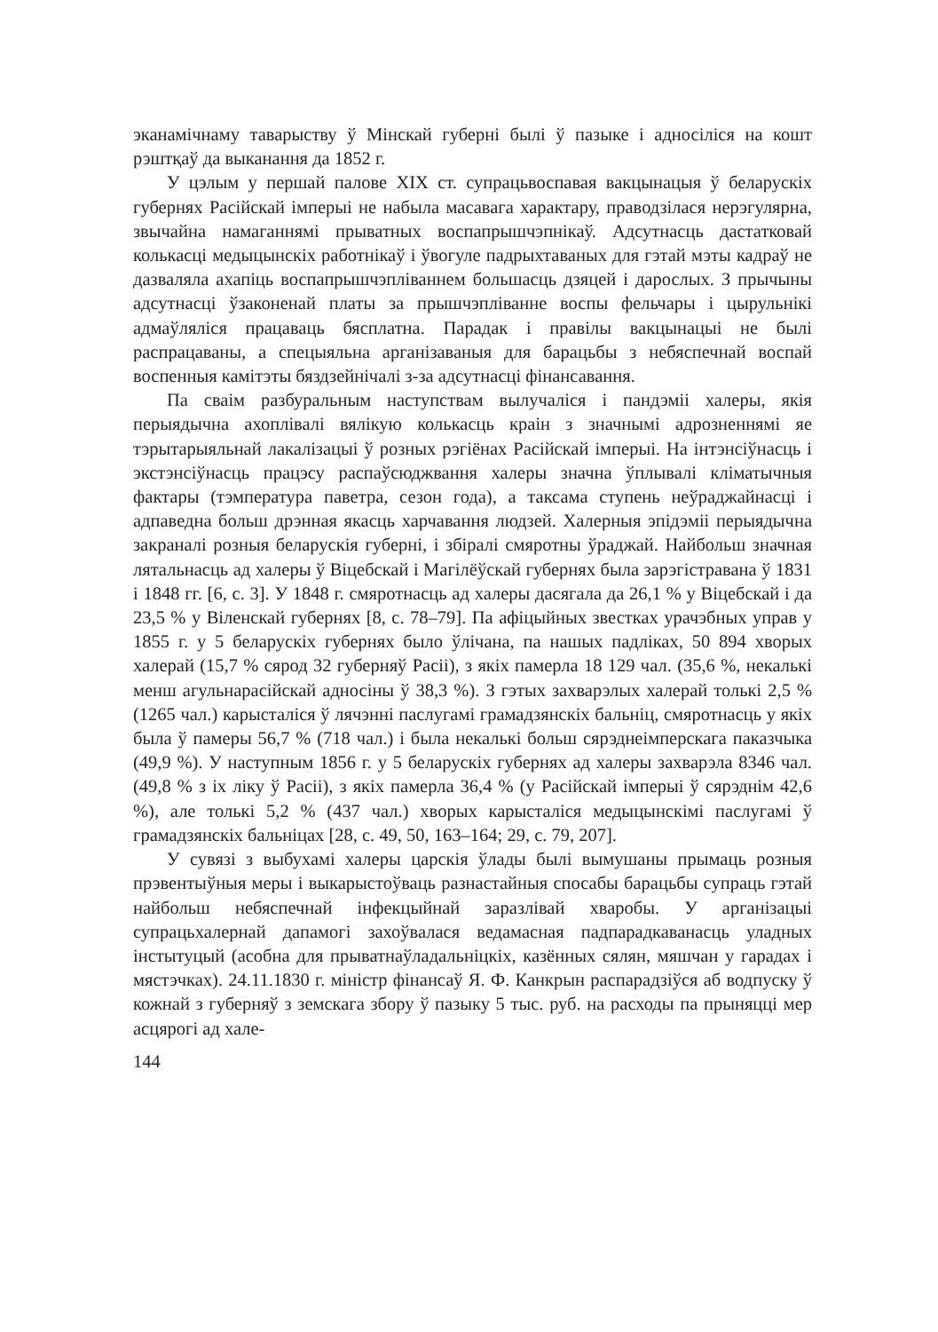эканамічнаму таварыству ў Мінскай губерні былі ў пазыке і адносіліся на кошт рэштқаў да выканання да 1852 г.
У цэлым у першай палове XIX ст. супрацьвоспавая вакцынацыя ў беларускіх губернях Расійскай імперыі не набыла масавага характару, праводзілася нерэгулярна, звычайна намаганнямі прыватных воспапрышчэпнікаў. Адсутнасць дастатковай колькасці медыцынскіх работнікаў і ўвогуле падрыхтаваных для гэтай мэты кадраў не дазваляла ахапіць воспапрышчэпліваннем большасць дзяцей і дарослых. З прычыны адсутнасці ўзаконенай платы за прышчэпліванне воспы фельчары і цырульнікі адмаўляліся працаваць бясплатна. Парадак і правілы вакцынацыі не былі распрацаваны, а спецыяльна арганізаваныя для барацьбы з небяспечнай воспай воспенныя камітэты бяздзейнічалі з-за адсутнасці фінансавання.
Па сваім разбуральным наступствам вылучаліся і пандэміі халеры, якія перыядычна ахоплівалі вялікую колькасць краін з значнымі адрозненнямі яе тэрытарыяльнай лакалізацыі ў розных рэгіёнах Расійскай імперыі. На інтэнсіўнасць і экстэнсіўнасць працэсу распаўсюджвання халеры значна ўплывалі кліматычныя фактары (тэмпература паветра, сезон года), а таксама ступень неўраджайнасці і адпаведна больш дрэнная якасць харчавання людзей. Халерныя эпідэміі перыядычна закраналі розныя беларускія губерні, і збіралі смяротны ўраджай. Найбольш значная лятальнасць ад халеры ў Віцебскай і Магілёўскай губернях была зарэгістравана ў 1831 і 1848 гг. [6, с. 3]. У 1848 г. смяротнасць ад халеры дасягала да 26,1 % у Віцебскай і да 23,5 % у Віленскай губернях [8, с. 78–79]. Па афіцыйных звестках урачэбных управ у 1855 г. у 5 беларускіх губернях было ўлічана, па нашых падліках, 50 894 хворых халерай (15,7 % сярод 32 губерняў Расіі), з якіх памерла 18 129 чал. (35,6 %, некалькі менш агульнарасійскай адносіны ў 38,3 %). З гэтых захварэлых халерай толькі 2,5 % (1265 чал.) карысталіся ў лячэнні паслугамі грамадзянскіх бальніц, смяротнасць у якіх была ў памеры 56,7 % (718 чал.) і была некалькі больш сярэднеімперскага паказчыка (49,9 %). У наступным 1856 г. у 5 беларускіх губернях ад халеры захварэла 8346 чал. (49,8 % з іх ліку ў Расіі), з якіх памерла 36,4 % (у Расійскай імперыі ў сярэднім 42,6 %), але толькі 5,2 % (437 чал.) хворых карысталіся медыцынскімі паслугамі ў грамадзянскіх бальніцах [28, с. 49, 50, 163–164; 29, с. 79, 207].
У сувязі з выбухамі халеры царскія ўлады былі вымушаны прымаць розныя прэвентыўныя меры і выкарыстоўваць разнастайныя спосабы барацьбы супраць гэтай найбольш небяспечнай інфекцыйнай заразлівай хваробы. У арганізацыі супрацьхалернай дапамогі захоўвалася ведамасная падпарадкаванасць уладных інстытуцый (асобна для прыватнаўладальніцкіх, казённых сялян, мяшчан у гарадах і мястэчках). 24.11.1830 г. міністр фінансаў Я. Ф. Канкрын распарадзіўся аб водпуску ў кожнай з губерняў з земскага збору ў пазыку 5 тыс. руб. на расходы па прыняцці мер асцярогі ад хале-
144